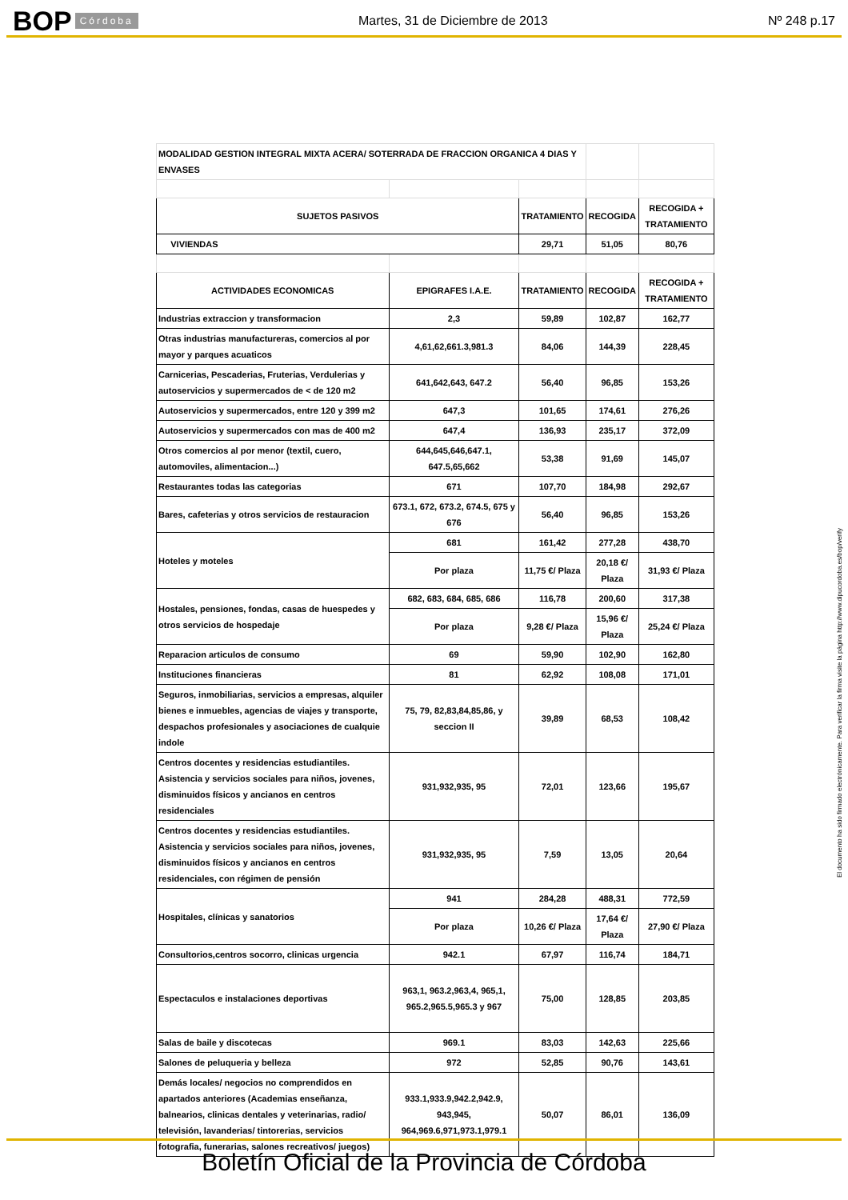BOP Córdoba Martes, 31 de Diciembre de 2013 Nº 248 p.17
| MODALIDAD GESTION INTEGRAL MIXTA ACERA/ SOTERRADA DE FRACCION ORGANICA 4 DIAS Y ENVASES | | | | |
| SUJETOS PASIVOS | | TRATAMIENTO | RECOGIDA | RECOGIDA + TRATAMIENTO |
| VIVIENDAS | | 29,71 | 51,05 | 80,76 |
| ACTIVIDADES ECONOMICAS | EPIGRAFES I.A.E. | TRATAMIENTO | RECOGIDA | RECOGIDA + TRATAMIENTO |
| Industrias extraccion y transformacion | 2,3 | 59,89 | 102,87 | 162,77 |
| Otras industrias manufactureras, comercios al por mayor y parques acuaticos | 4,61,62,661.3,981.3 | 84,06 | 144,39 | 228,45 |
| Carnicerias, Pescaderias, Fruterias, Verdulerias y autoservicios y supermercados de < de 120 m2 | 641,642,643, 647.2 | 56,40 | 96,85 | 153,26 |
| Autoservicios y supermercados, entre 120 y 399 m2 | 647,3 | 101,65 | 174,61 | 276,26 |
| Autoservicios y supermercados con mas de 400 m2 | 647,4 | 136,93 | 235,17 | 372,09 |
| Otros comercios al por menor (textil, cuero, automoviles, alimentacion...) | 644,645,646,647.1, 647.5,65,662 | 53,38 | 91,69 | 145,07 |
| Restaurantes todas las categorias | 671 | 107,70 | 184,98 | 292,67 |
| Bares, cafeterias y otros servicios de restauracion | 673.1, 672, 673.2, 674.5, 675 y 676 | 56,40 | 96,85 | 153,26 |
| Hoteles y moteles | 681 | 161,42 | 277,28 | 438,70 |
| | Por plaza | 11,75 €/ Plaza | 20,18 €/ Plaza | 31,93 €/ Plaza |
| Hostales, pensiones, fondas, casas de huespedes y otros servicios de hospedaje | 682, 683, 684, 685, 686 | 116,78 | 200,60 | 317,38 |
| | Por plaza | 9,28 €/ Plaza | 15,96 €/ Plaza | 25,24 €/ Plaza |
| Reparacion articulos de consumo | 69 | 59,90 | 102,90 | 162,80 |
| Instituciones financieras | 81 | 62,92 | 108,08 | 171,01 |
| Seguros, inmobiliarias, servicios a empresas, alquiler bienes e inmuebles, agencias de viajes y transporte, despachos profesionales y asociaciones de cualquie indole | 75, 79, 82,83,84,85,86, y seccion II | 39,89 | 68,53 | 108,42 |
| Centros docentes y residencias estudiantiles. Asistencia y servicios sociales para niños, jovenes, disminuidos físicos y ancianos en centros residenciales | 931,932,935, 95 | 72,01 | 123,66 | 195,67 |
| Centros docentes y residencias estudiantiles. Asistencia y servicios sociales para niños, jovenes, disminuidos físicos y ancianos en centros residenciales, con régimen de pensión | 931,932,935, 95 | 7,59 | 13,05 | 20,64 |
| Hospitales, clínicas y sanatorios | 941 | 284,28 | 488,31 | 772,59 |
| | Por plaza | 10,26 €/ Plaza | 17,64 €/ Plaza | 27,90 €/ Plaza |
| Consultorios,centros socorro, clinicas urgencia | 942.1 | 67,97 | 116,74 | 184,71 |
| Espectaculos e instalaciones deportivas | 963,1, 963.2,963,4, 965,1, 965.2,965.5,965.3 y 967 | 75,00 | 128,85 | 203,85 |
| Salas de baile y discotecas | 969.1 | 83,03 | 142,63 | 225,66 |
| Salones de peluqueria y belleza | 972 | 52,85 | 90,76 | 143,61 |
| Demás locales/ negocios no comprendidos en apartados anteriores (Academias enseñanza, balnearios, clinicas dentales y veterinarias, radio/ televisión, lavanderias/ tintorerias, servicios fotografia, funerarias, salones recreativos/ juegos) | 933.1,933.9,942.2,942.9, 943,945, 964,969.6,971,973.1,979.1 | 50,07 | 86,01 | 136,09 |
El documento ha sido firmado electrónicamente. Para verificar la firma visite la página http://www.dipucordoba.es/bop/verify
Boletín Oficial de la Provincia de Córdoba